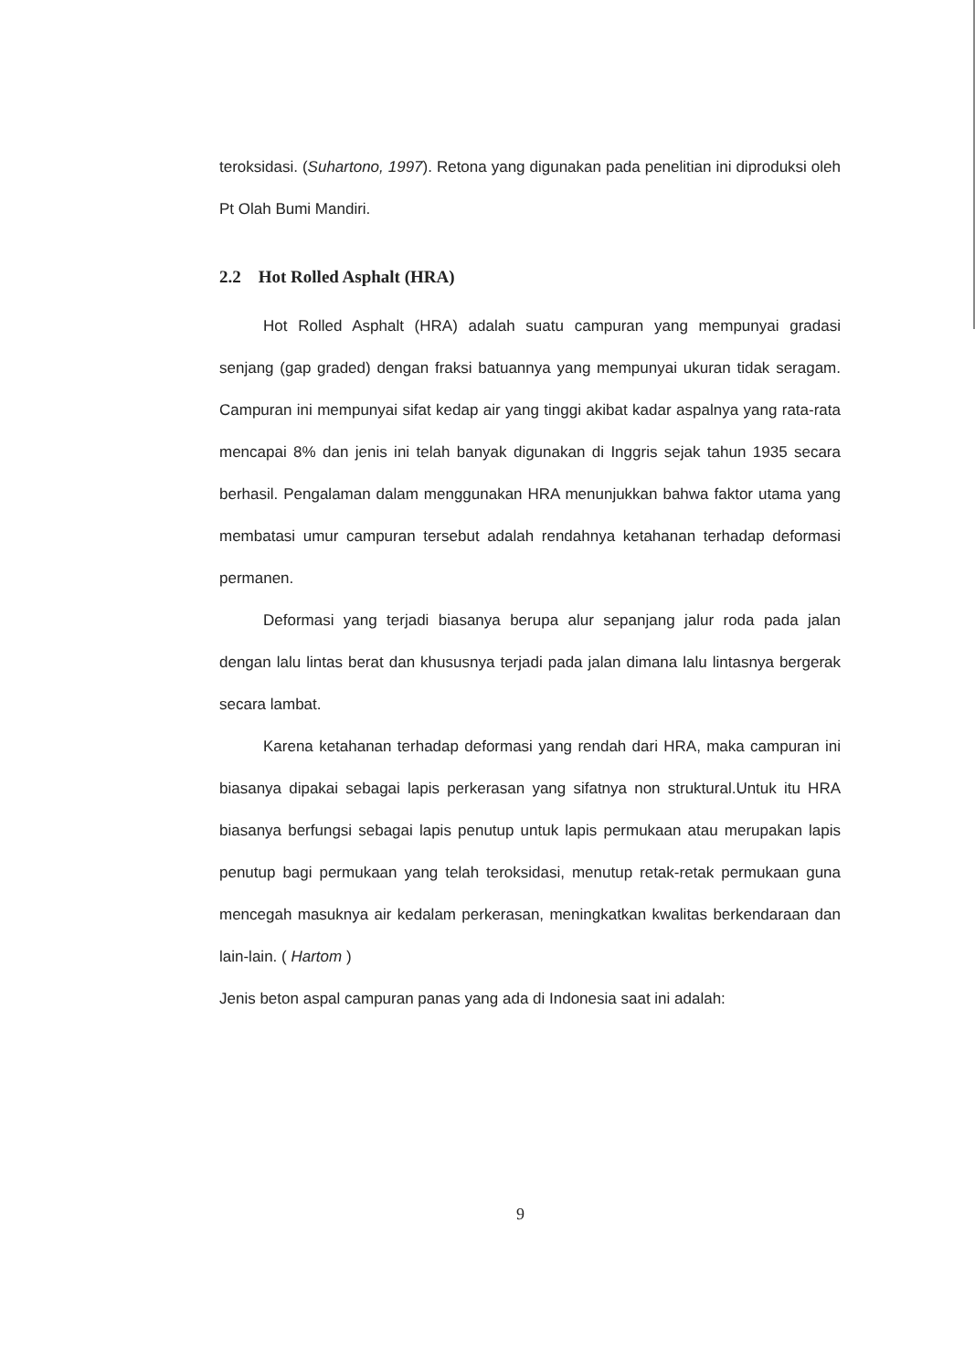teroksidasi. (Suhartono, 1997). Retona yang digunakan pada penelitian ini diproduksi oleh Pt Olah Bumi Mandiri.
2.2 Hot Rolled Asphalt (HRA)
Hot Rolled Asphalt (HRA) adalah suatu campuran yang mempunyai gradasi senjang (gap graded) dengan fraksi batuannya yang mempunyai ukuran tidak seragam. Campuran ini mempunyai sifat kedap air yang tinggi akibat kadar aspalnya yang rata-rata mencapai 8% dan jenis ini telah banyak digunakan di Inggris sejak tahun 1935 secara berhasil. Pengalaman dalam menggunakan HRA menunjukkan bahwa faktor utama yang membatasi umur campuran tersebut adalah rendahnya ketahanan terhadap deformasi permanen.
Deformasi yang terjadi biasanya berupa alur sepanjang jalur roda pada jalan dengan lalu lintas berat dan khususnya terjadi pada jalan dimana lalu lintasnya bergerak secara lambat.
Karena ketahanan terhadap deformasi yang rendah dari HRA, maka campuran ini biasanya dipakai sebagai lapis perkerasan yang sifatnya non struktural.Untuk itu HRA biasanya berfungsi sebagai lapis penutup untuk lapis permukaan atau merupakan lapis penutup bagi permukaan yang telah teroksidasi, menutup retak-retak permukaan guna mencegah masuknya air kedalam perkerasan, meningkatkan kwalitas berkendaraan dan lain-lain. ( Hartom )
Jenis beton aspal campuran panas yang ada di Indonesia saat ini adalah:
9